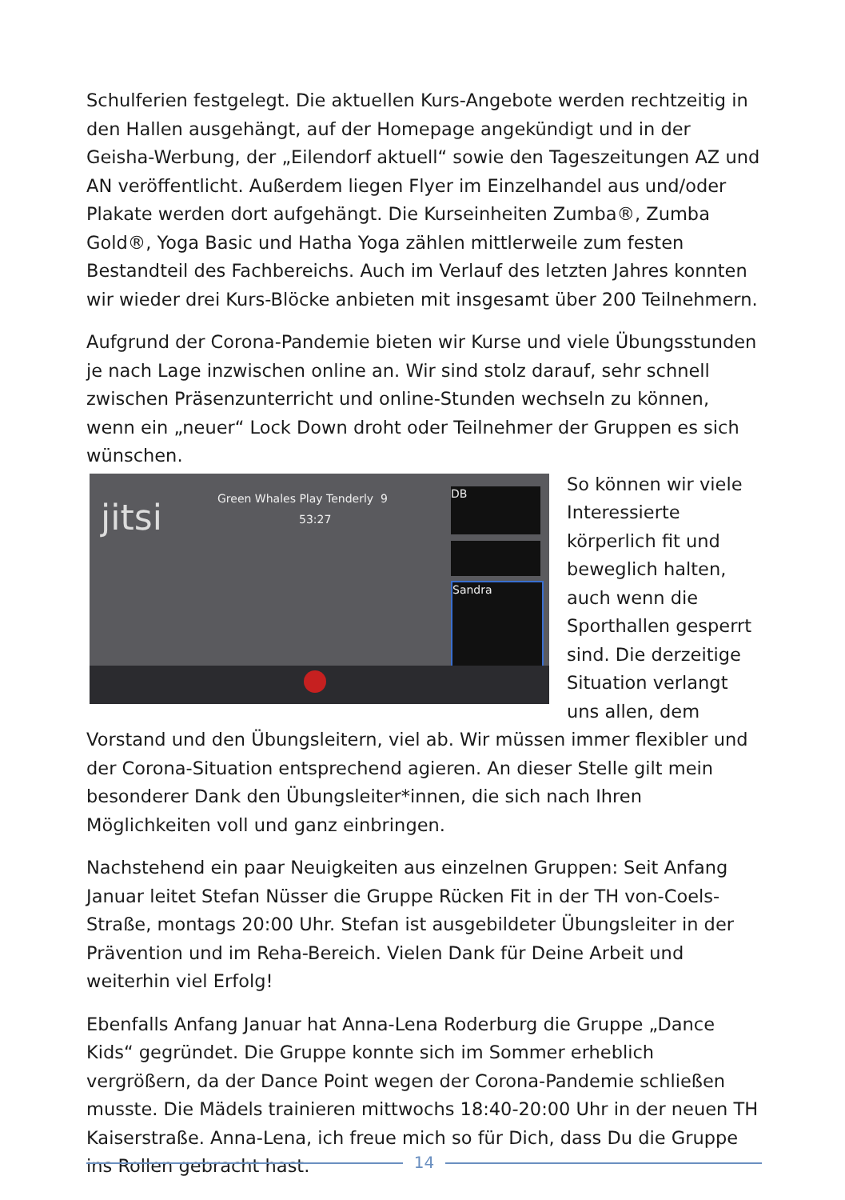Schulferien festgelegt. Die aktuellen Kurs-Angebote werden rechtzeitig in den Hallen ausgehängt, auf der Homepage angekündigt und in der Geisha-Werbung, der „Eilendorf aktuell“ sowie den Tageszeitungen AZ und AN veröffentlicht. Außerdem liegen Flyer im Einzelhandel aus und/oder Plakate werden dort aufgehängt. Die Kurseinheiten Zumba®, Zumba Gold®, Yoga Basic und Hatha Yoga zählen mittlerweile zum festen Bestandteil des Fachbereichs. Auch im Verlauf des letzten Jahres konnten wir wieder drei Kurs-Blöcke anbieten mit insgesamt über 200 Teilnehmern.
Aufgrund der Corona-Pandemie bieten wir Kurse und viele Übungsstunden je nach Lage inzwischen online an. Wir sind stolz darauf, sehr schnell zwischen Präsenzunterricht und online-Stunden wechseln zu können, wenn ein „neuer“ Lock Down droht oder Teilnehmer der Gruppen es sich wünschen.
jitsi Green Whales Play Tenderly 9
53:27
DB
Sandra So können wir viele Interessierte körperlich fit und beweglich halten, auch wenn die Sporthallen gesperrt sind. Die derzeitige Situation verlangt uns allen, dem Vorstand und den Übungsleitern, viel ab. Wir müssen immer flexibler und der Corona-Situation entsprechend agieren. An dieser Stelle gilt mein besonderer Dank den Übungsleiter*innen, die sich nach Ihren Möglichkeiten voll und ganz einbringen.
Nachstehend ein paar Neuigkeiten aus einzelnen Gruppen: Seit Anfang Januar leitet Stefan Nüsser die Gruppe Rücken Fit in der TH von-Coels-Straße, montags 20:00 Uhr. Stefan ist ausgebildeter Übungsleiter in der Prävention und im Reha-Bereich. Vielen Dank für Deine Arbeit und weiterhin viel Erfolg!
Ebenfalls Anfang Januar hat Anna-Lena Roderburg die Gruppe „Dance Kids“ gegründet. Die Gruppe konnte sich im Sommer erheblich vergrößern, da der Dance Point wegen der Corona-Pandemie schließen musste. Die Mädels trainieren mittwochs 18:40-20:00 Uhr in der neuen TH Kaiserstraße. Anna-Lena, ich freue mich so für Dich, dass Du die Gruppe ins Rollen gebracht hast.
14